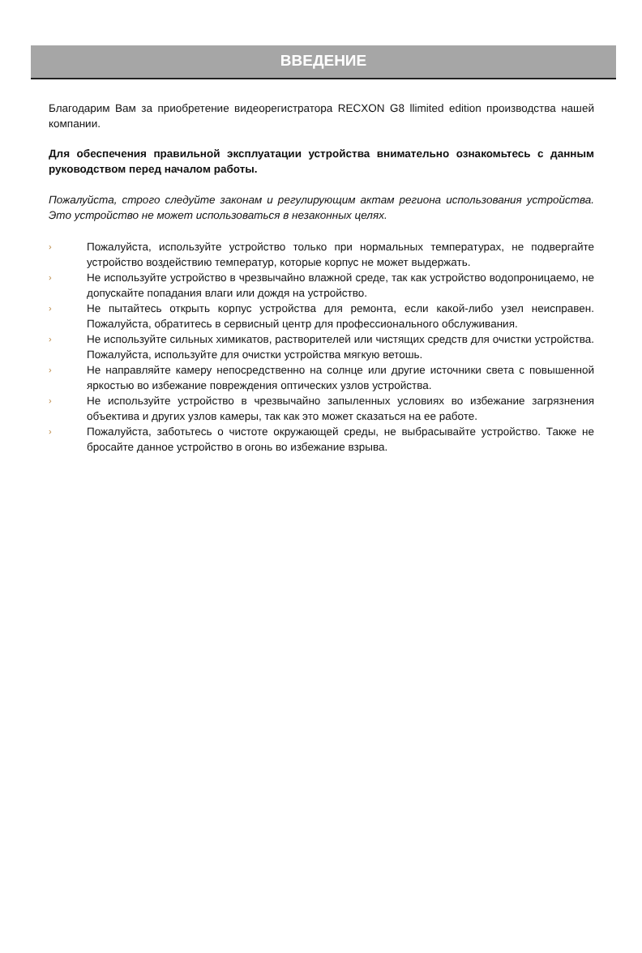ВВЕДЕНИЕ
Благодарим Вам за приобретение видеорегистратора RECXON G8 llimited edition производства нашей компании.
Для обеспечения правильной эксплуатации устройства внимательно ознакомьтесь с данным руководством перед началом работы.
Пожалуйста, строго следуйте законам и регулирующим актам региона использования устройства. Это устройство не может использоваться в незаконных целях.
› Пожалуйста, используйте устройство только при нормальных температурах, не подвергайте устройство воздействию температур, которые корпус не может выдержать.
› Не используйте устройство в чрезвычайно влажной среде, так как устройство водопроницаемо, не допускайте попадания влаги или дождя на устройство.
› Не пытайтесь открыть корпус устройства для ремонта, если какой-либо узел неисправен. Пожалуйста, обратитесь в сервисный центр для профессионального обслуживания.
› Не используйте сильных химикатов, растворителей или чистящих средств для очистки устройства. Пожалуйста, используйте для очистки устройства мягкую ветошь.
› Не направляйте камеру непосредственно на солнце или другие источники света с повышенной яркостью во избежание повреждения оптических узлов устройства.
› Не используйте устройство в чрезвычайно запыленных условиях во избежание загрязнения объектива и других узлов камеры, так как это может сказаться на ее работе.
› Пожалуйста, заботьтесь о чистоте окружающей среды, не выбрасывайте устройство. Также не бросайте данное устройство в огонь во избежание взрыва.